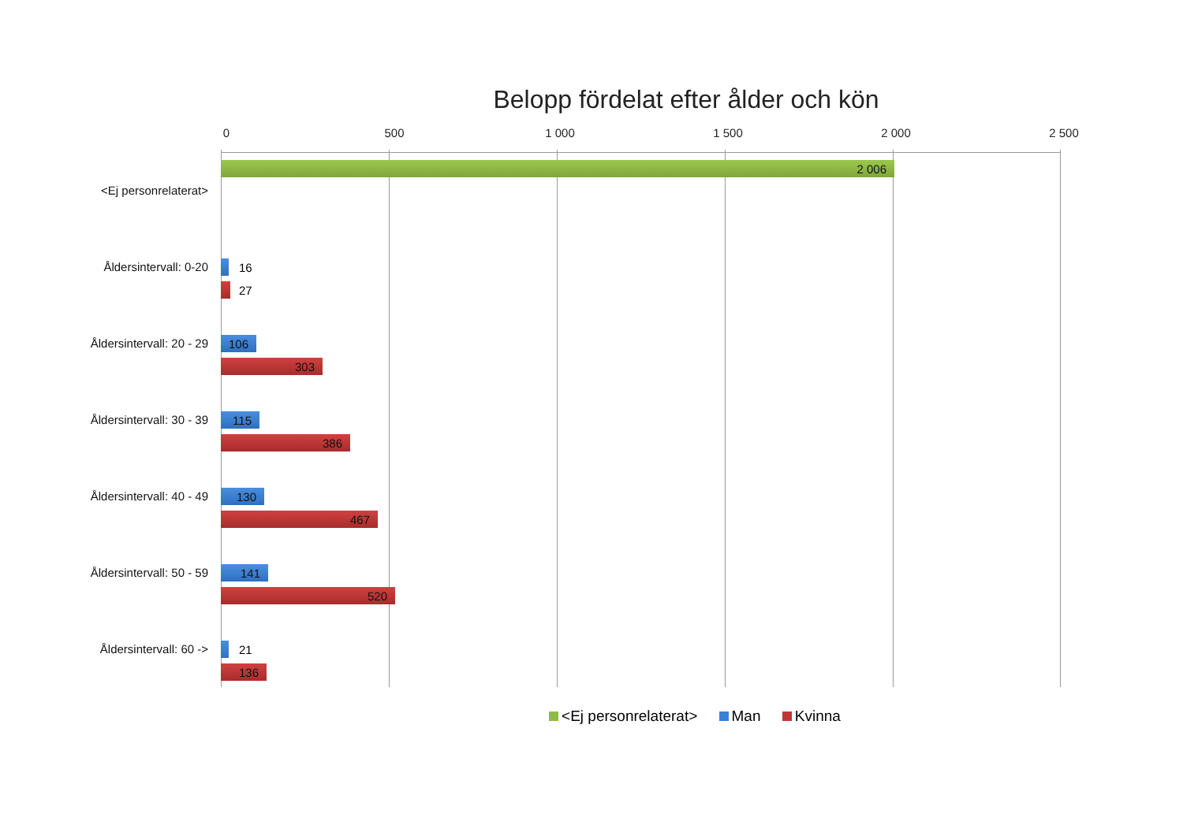Belopp fördelat efter ålder och kön
0 500 1 000 1 500 2 000 2 500
<Ej personrelaterat>
2 006
Åldersintervall: 0-20 16
27
Åldersintervall: 20 - 29
106
303
Åldersintervall: 30 - 39
115
386
Åldersintervall: 40 - 49
130
467
Åldersintervall: 50 - 59
141
520
Åldersintervall: 60 -> 21
136
<Ej personrelaterat> Man Kvinna